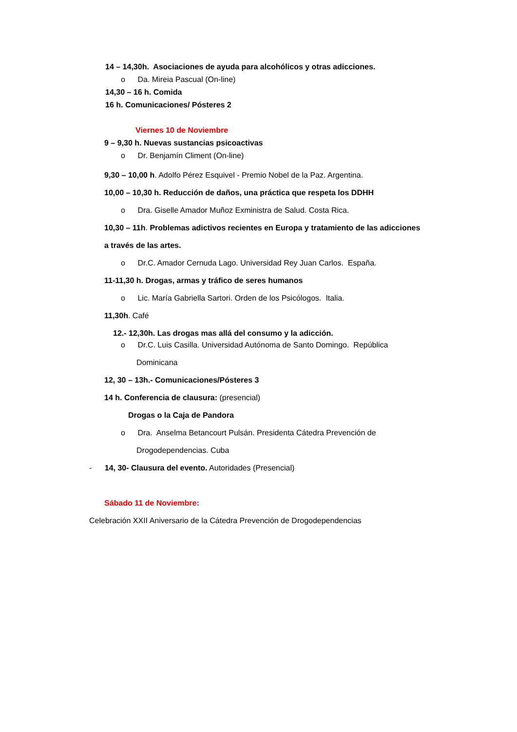14 – 14,30h. Asociaciones de ayuda para alcohólicos y otras adicciones.
o Da. Mireia Pascual (On-line)
14,30 – 16 h. Comida
16 h. Comunicaciones/ Pósteres 2
Viernes 10 de Noviembre
9 – 9,30 h. Nuevas sustancias psicoactivas
o Dr. Benjamín Climent (On-line)
9,30 – 10,00 h. Adolfo Pérez Esquivel - Premio Nobel de la Paz. Argentina.
10,00 – 10,30 h. Reducción de daños, una práctica que respeta los DDHH
o Dra. Giselle Amador Muñoz Exministra de Salud. Costa Rica.
10,30 – 11h. Problemas adictivos recientes en Europa y tratamiento de las adicciones
a través de las artes.
o Dr.C. Amador Cernuda Lago. Universidad Rey Juan Carlos. España.
11-11,30 h. Drogas, armas y tráfico de seres humanos
o Lic. María Gabriella Sartori. Orden de los Psicólogos. Italia.
11,30h. Café
12.- 12,30h. Las drogas mas allá del consumo y la adicción.
o Dr.C. Luis Casilla. Universidad Autónoma de Santo Domingo. República
Dominicana
12, 30 – 13h.- Comunicaciones/Pósteres 3
14 h. Conferencia de clausura: (presencial)
Drogas o la Caja de Pandora
o Dra. Anselma Betancourt Pulsán. Presidenta Cátedra Prevención de
Drogodependencias. Cuba
- 14, 30- Clausura del evento. Autoridades (Presencial)
Sábado 11 de Noviembre:
Celebración XXII Aniversario de la Cátedra Prevención de Drogodependencias